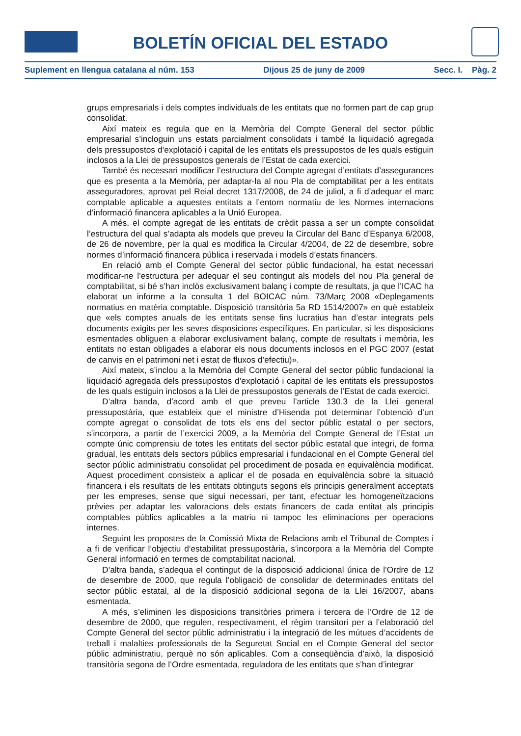BOLETÍN OFICIAL DEL ESTADO
Suplement en llengua catalana al núm. 153 Dijous 25 de juny de 2009 Secc. I. Pàg. 2
grups empresarials i dels comptes individuals de les entitats que no formen part de cap grup consolidat.
Així mateix es regula que en la Memòria del Compte General del sector públic empresarial s’incloguin uns estats parcialment consolidats i també la liquidació agregada dels pressupostos d’explotació i capital de les entitats els pressupostos de les quals estiguin inclosos a la Llei de pressupostos generals de l’Estat de cada exercici.
També és necessari modificar l’estructura del Compte agregat d’entitats d’assegurances que es presenta a la Memòria, per adaptar-la al nou Pla de comptabilitat per a les entitats asseguradores, aprovat pel Reial decret 1317/2008, de 24 de juliol, a fi d’adequar el marc comptable aplicable a aquestes entitats a l’entorn normatiu de les Normes internacions d’informació financera aplicables a la Unió Europea.
A més, el compte agregat de les entitats de crèdit passa a ser un compte consolidat l’estructura del qual s’adapta als models que preveu la Circular del Banc d’Espanya 6/2008, de 26 de novembre, per la qual es modifica la Circular 4/2004, de 22 de desembre, sobre normes d’informació financera pública i reservada i models d’estats financers.
En relació amb el Compte General del sector públic fundacional, ha estat necessari modificar-ne l’estructura per adequar el seu contingut als models del nou Pla general de comptabilitat, si bé s’han inclòs exclusivament balanç i compte de resultats, ja que l’ICAC ha elaborat un informe a la consulta 1 del BOICAC núm. 73/Març 2008 «Deplegaments normatius en matèria comptable. Disposició transitòria 5a RD 1514/2007» en què estableix que «els comptes anuals de les entitats sense fins lucratius han d’estar integrats pels documents exigits per les seves disposicions específiques. En particular, si les disposicions esmentades obliguen a elaborar exclusivament balanç, compte de resultats i memòria, les entitats no estan obligades a elaborar els nous documents inclosos en el PGC 2007 (estat de canvis en el patrimoni net i estat de fluxos d’efectiu)».
Així mateix, s’inclou a la Memòria del Compte General del sector públic fundacional la liquidació agregada dels pressupostos d’explotació i capital de les entitats els pressupostos de les quals estiguin inclosos a la Llei de pressupostos generals de l’Estat de cada exercici.
D’altra banda, d’acord amb el que preveu l’article 130.3 de la Llei general pressupostària, que estableix que el ministre d’Hisenda pot determinar l’obtenció d’un compte agregat o consolidat de tots els ens del sector públic estatal o per sectors, s’incorpora, a partir de l’exercici 2009, a la Memòria del Compte General de l’Estat un compte únic comprensiu de totes les entitats del sector públic estatal que integri, de forma gradual, les entitats dels sectors públics empresarial i fundacional en el Compte General del sector públic administratiu consolidat pel procediment de posada en equivalència modificat. Aquest procediment consisteix a aplicar el de posada en equivalència sobre la situació financera i els resultats de les entitats obtinguts segons els principis generalment acceptats per les empreses, sense que sigui necessari, per tant, efectuar les homogeneïtzacions prèvies per adaptar les valoracions dels estats financers de cada entitat als principis comptables públics aplicables a la matriu ni tampoc les eliminacions per operacions internes.
Seguint les propostes de la Comissió Mixta de Relacions amb el Tribunal de Comptes i a fi de verificar l’objectiu d’estabilitat pressupostària, s’incorpora a la Memòria del Compte General informació en termes de comptabilitat nacional.
D’altra banda, s’adequa el contingut de la disposició addicional única de l’Ordre de 12 de desembre de 2000, que regula l’obligació de consolidar de determinades entitats del sector públic estatal, al de la disposició addicional segona de la Llei 16/2007, abans esmentada.
A més, s’eliminen les disposicions transitòries primera i tercera de l’Ordre de 12 de desembre de 2000, que regulen, respectivament, el règim transitori per a l’elaboració del Compte General del sector públic administratiu i la integració de les mútues d’accidents de treball i malalties professionals de la Seguretat Social en el Compte General del sector públic administratiu, perquè no són aplicables. Com a conseqüència d’això, la disposició transitòria segona de l’Ordre esmentada, reguladora de les entitats que s’han d’integrar